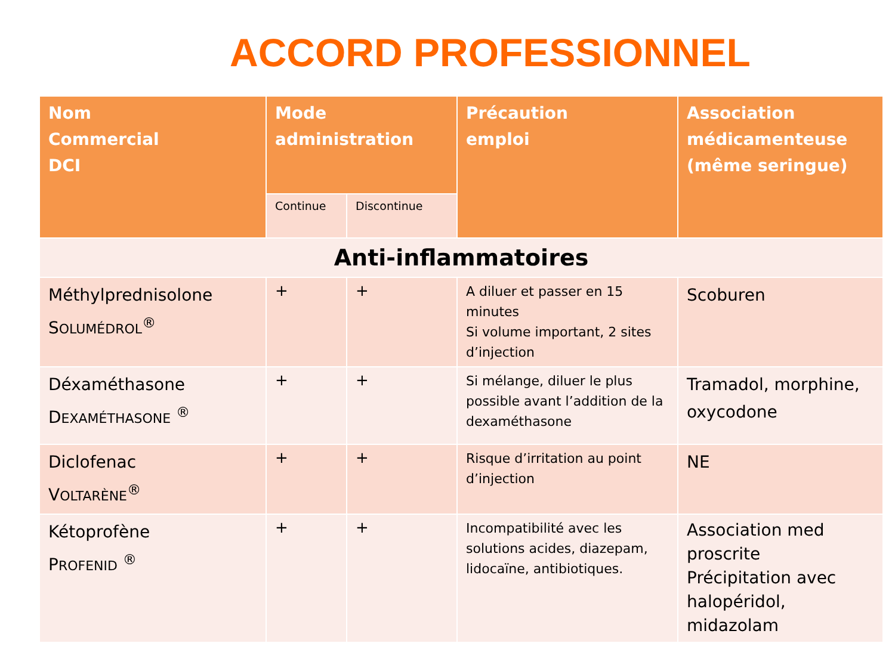ACCORD PROFESSIONNEL
| Nom Commercial DCI | Mode administration | | Précaution emploi | Association médicamenteuse (même seringue) |
| --- | --- | --- | --- | --- |
| | Continue | Discontinue | | |
| Anti-inflammatoires | | | | |
| Méthylprednisolone S OLUMÉDROL<sup>®</sup> | + | + | A diluer et passer en 15 minutes Si volume important, 2 sites d’injection | Scoburen |
| Déxaméthasone D EXAMÉTHASONE <sup>®</sup> | + | + | Si mélange, diluer le plus possible avant l’addition de la dexaméthasone | Tramadol, morphine, oxycodone |
| Diclofenac V OLTARÈNE<sup>®</sup> | + | + | Risque d’irritation au point d’injection | NE |
| Kétoprofène P ROFENID <sup>®</sup> | + | + | Incompatibilité avec les solutions acides, diazepam, lidocaïne, antibiotiques. | Association med proscrite Précipitation avec halopéridol, midazolam |